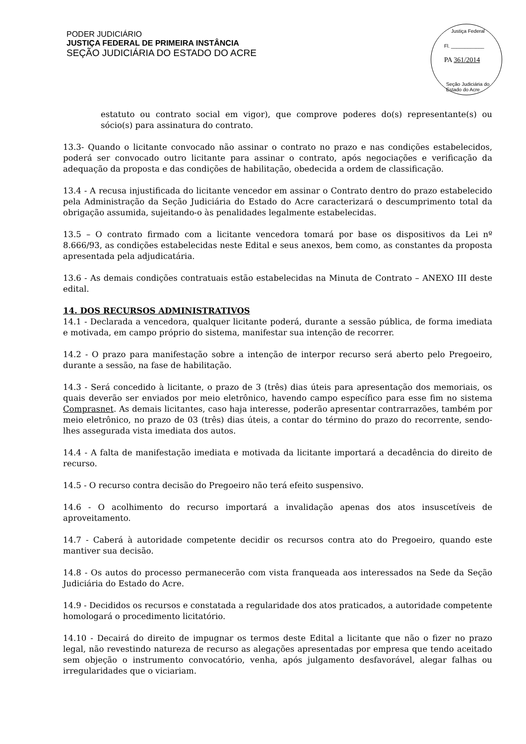PODER JUDICIÁRIO
JUSTIÇA FEDERAL DE PRIMEIRA INSTÂNCIA
SEÇÃO JUDICIÁRIA DO ESTADO DO ACRE
Justiça Federal
Fl. ____________
PA 361/2014
Seção Judiciária do Estado do Acre
estatuto ou contrato social em vigor), que comprove poderes do(s) representante(s) ou sócio(s) para assinatura do contrato.
13.3- Quando o licitante convocado não assinar o contrato no prazo e nas condições estabelecidos, poderá ser convocado outro licitante para assinar o contrato, após negociações e verificação da adequação da proposta e das condições de habilitação, obedecida a ordem de classificação.
13.4 - A recusa injustificada do licitante vencedor em assinar o Contrato dentro do prazo estabelecido pela Administração da Seção Judiciária do Estado do Acre caracterizará o descumprimento total da obrigação assumida, sujeitando-o às penalidades legalmente estabelecidas.
13.5 – O contrato firmado com a licitante vencedora tomará por base os dispositivos da Lei nº 8.666/93, as condições estabelecidas neste Edital e seus anexos, bem como, as constantes da proposta apresentada pela adjudicatária.
13.6 - As demais condições contratuais estão estabelecidas na Minuta de Contrato – ANEXO III deste edital.
14. DOS RECURSOS ADMINISTRATIVOS
14.1 - Declarada a vencedora, qualquer licitante poderá, durante a sessão pública, de forma imediata e motivada, em campo próprio do sistema, manifestar sua intenção de recorrer.
14.2 - O prazo para manifestação sobre a intenção de interpor recurso será aberto pelo Pregoeiro, durante a sessão, na fase de habilitação.
14.3 - Será concedido à licitante, o prazo de 3 (três) dias úteis para apresentação dos memoriais, os quais deverão ser enviados por meio eletrônico, havendo campo específico para esse fim no sistema Comprasnet. As demais licitantes, caso haja interesse, poderão apresentar contrarrazões, também por meio eletrônico, no prazo de 03 (três) dias úteis, a contar do término do prazo do recorrente, sendo-lhes assegurada vista imediata dos autos.
14.4 - A falta de manifestação imediata e motivada da licitante importará a decadência do direito de recurso.
14.5 - O recurso contra decisão do Pregoeiro não terá efeito suspensivo.
14.6 - O acolhimento do recurso importará a invalidação apenas dos atos insuscetíveis de aproveitamento.
14.7 - Caberá à autoridade competente decidir os recursos contra ato do Pregoeiro, quando este mantiver sua decisão.
14.8 - Os autos do processo permanecerão com vista franqueada aos interessados na Sede da Seção Judiciária do Estado do Acre.
14.9 - Decididos os recursos e constatada a regularidade dos atos praticados, a autoridade competente homologará o procedimento licitatório.
14.10 - Decairá do direito de impugnar os termos deste Edital a licitante que não o fizer no prazo legal, não revestindo natureza de recurso as alegações apresentadas por empresa que tendo aceitado sem objeção o instrumento convocatório, venha, após julgamento desfavorável, alegar falhas ou irregularidades que o viciariam.